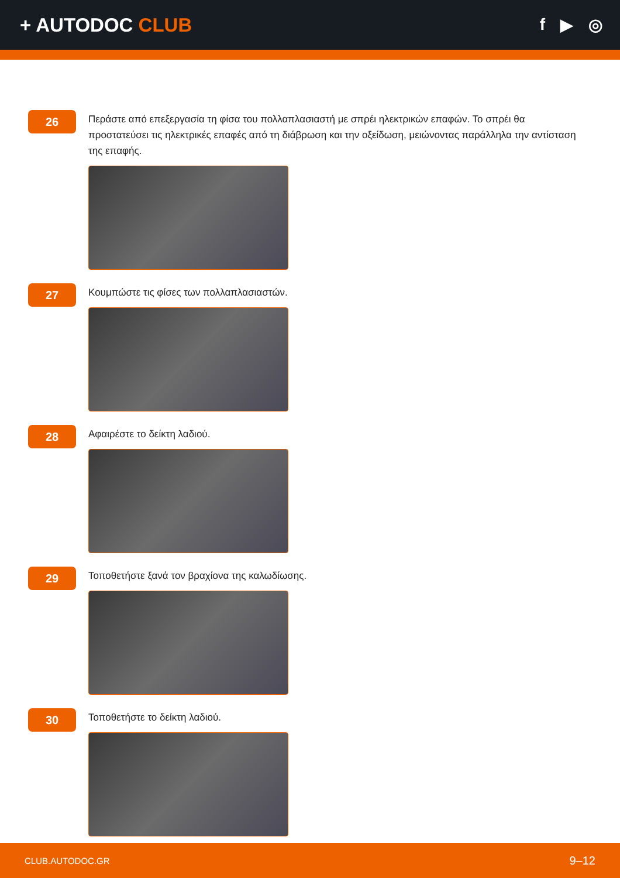+ AUTODOC CLUB
f ▶ ◎
26
Περάστε από επεξεργασία τη φίσα του πολλαπλασιαστή με σπρέι ηλεκτρικών επαφών. Το σπρέι θα προστατεύσει τις ηλεκτρικές επαφές από τη διάβρωση και την οξείδωση, μειώνοντας παράλληλα την αντίσταση της επαφής.
27
Κουμπώστε τις φίσες των πολλαπλασιαστών.
28
Αφαιρέστε το δείκτη λαδιού.
29
Τοποθετήστε ξανά τον βραχίονα της καλωδίωσης.
30
Τοποθετήστε το δείκτη λαδιού.
CLUB.AUTODOC.GR 9–12